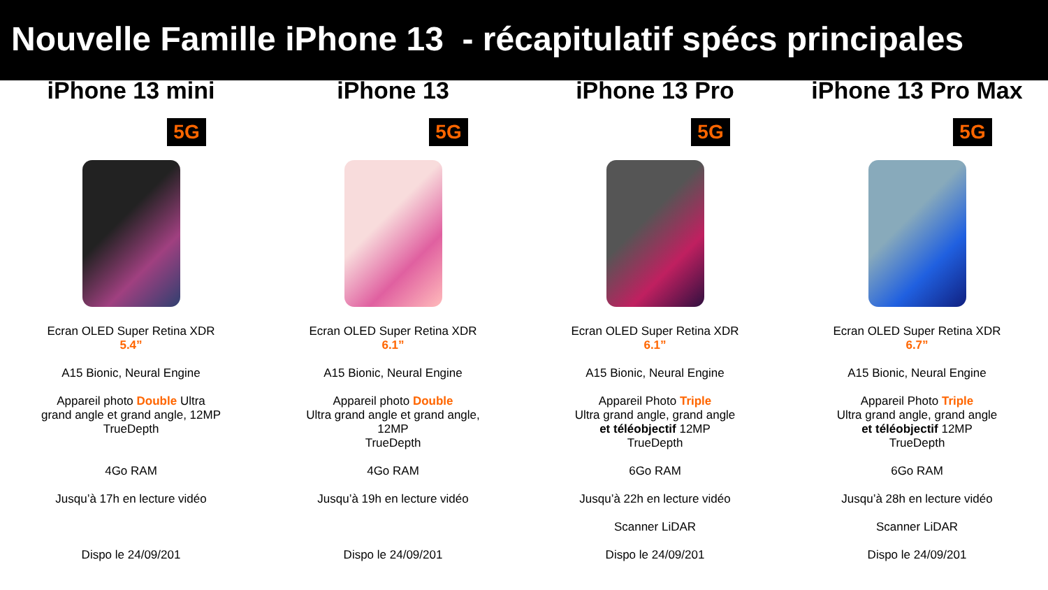Nouvelle Famille iPhone 13 - récapitulatif spécs principales
iPhone 13 mini
5G
Ecran OLED Super Retina XDR
5.4”
A15 Bionic, Neural Engine
Appareil photo Double Ultra
grand angle et grand angle, 12MP
TrueDepth
4Go RAM
Jusqu’à 17h en lecture vidéo
Dispo le 24/09/201
iPhone 13
5G
Ecran OLED Super Retina XDR
6.1”
A15 Bionic, Neural Engine
Appareil photo Double
Ultra grand angle et grand angle,
12MP
TrueDepth
4Go RAM
Jusqu’à 19h en lecture vidéo
Dispo le 24/09/201
iPhone 13 Pro
5G
Ecran OLED Super Retina XDR
6.1”
A15 Bionic, Neural Engine
Appareil Photo Triple
Ultra grand angle, grand angle
et téléobjectif 12MP
TrueDepth
6Go RAM
Jusqu’à 22h en lecture vidéo
Scanner LiDAR
Dispo le 24/09/201
iPhone 13 Pro Max
5G
Ecran OLED Super Retina XDR
6.7”
A15 Bionic, Neural Engine
Appareil Photo Triple
Ultra grand angle, grand angle
et téléobjectif 12MP
TrueDepth
6Go RAM
Jusqu’à 28h en lecture vidéo
Scanner LiDAR
Dispo le 24/09/201